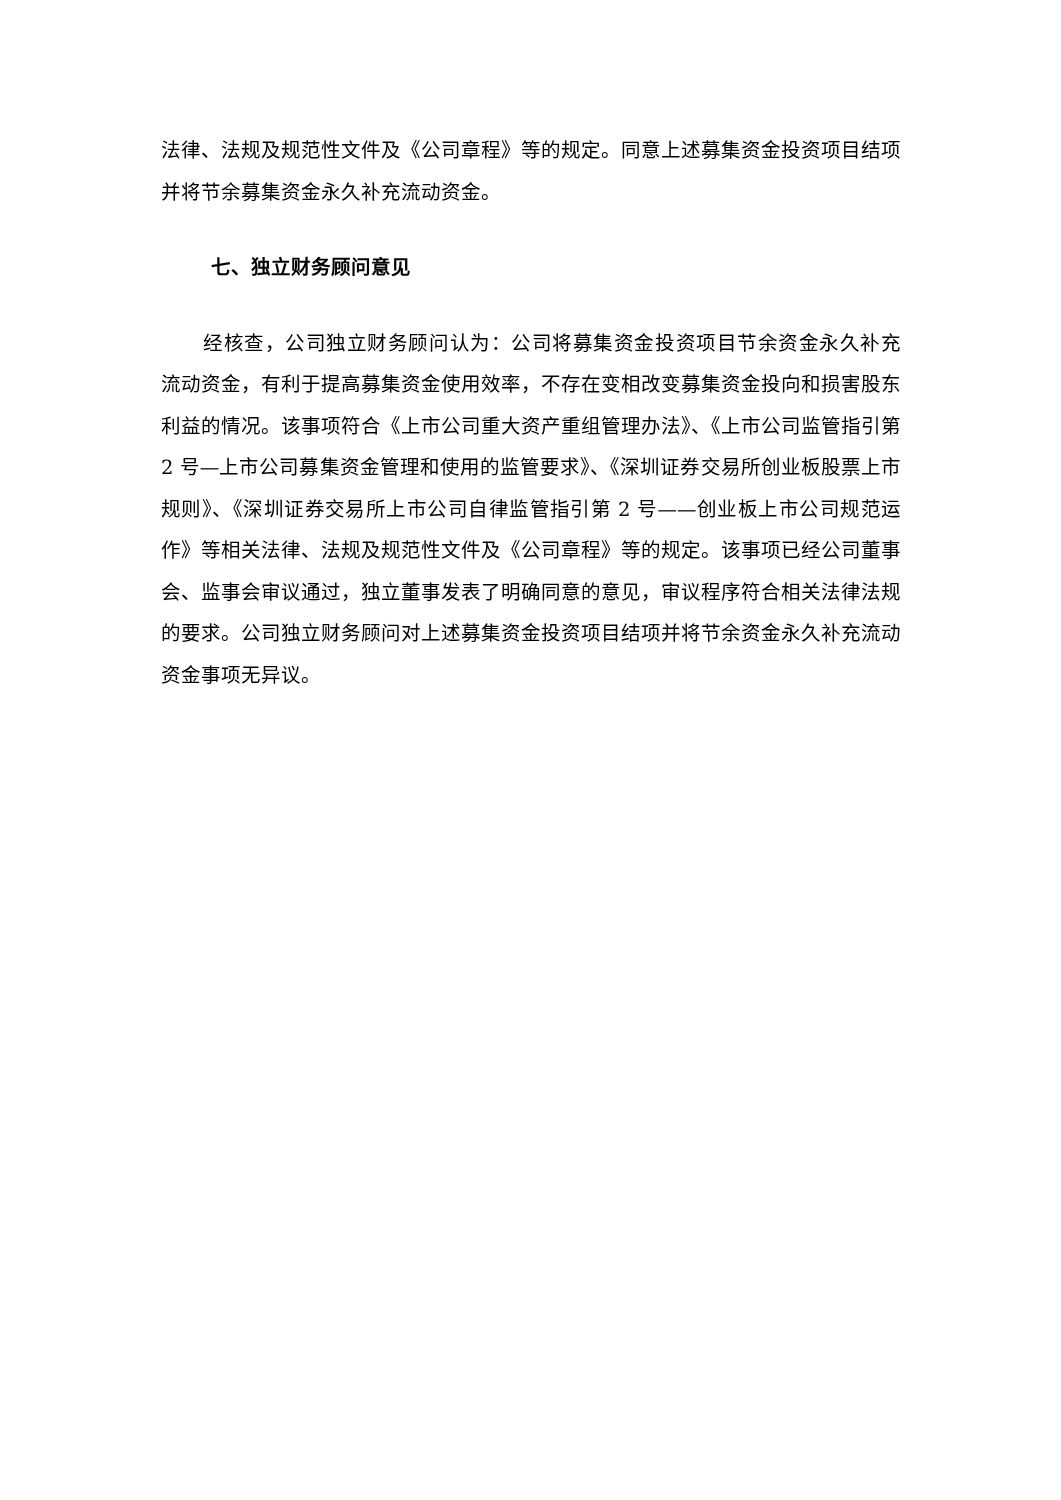法律、法规及规范性文件及《公司章程》等的规定。同意上述募集资金投资项目结项并将节余募集资金永久补充流动资金。
七、独立财务顾问意见
经核查，公司独立财务顾问认为：公司将募集资金投资项目节余资金永久补充流动资金，有利于提高募集资金使用效率，不存在变相改变募集资金投向和损害股东利益的情况。该事项符合《上市公司重大资产重组管理办法》、《上市公司监管指引第 2 号—上市公司募集资金管理和使用的监管要求》、《深圳证券交易所创业板股票上市规则》、《深圳证券交易所上市公司自律监管指引第 2 号——创业板上市公司规范运作》等相关法律、法规及规范性文件及《公司章程》等的规定。该事项已经公司董事会、监事会审议通过，独立董事发表了明确同意的意见，审议程序符合相关法律法规的要求。公司独立财务顾问对上述募集资金投资项目结项并将节余资金永久补充流动资金事项无异议。